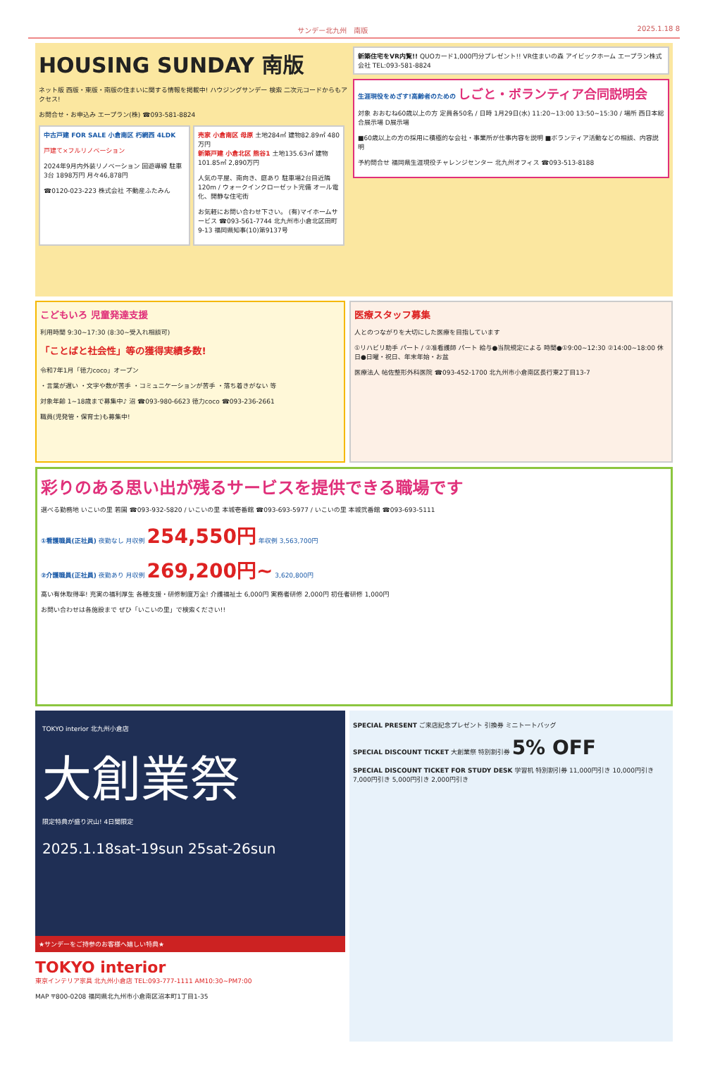サンデー北九州　南版 2025.1.18 8
HOUSING SUNDAY 南版
ネット版 西版・東版・南版の住まいに関する情報を掲載中! ハウジングサンデー 検索 二次元コードからもアクセス!
お問合せ・お申込み エープラン(株) ☎093-581-8824
中古戸建 FOR SALE 小倉南区 朽網西 4LDK
戸建て×フルリノベーション
2024年9月内外装リノベーション 回遊導線 駐車3台 1898万円 月々46,878円
☎0120-023-223 株式会社 不動産ふたみん
売家 小倉南区 母原 土地284㎡ 建物82.89㎡ 480万円
新築戸建 小倉北区 熊谷1 土地135.63㎡ 建物101.85㎡ 2,890万円
人気の平屋、南向き、庭あり 駐車場2台目近隣120m / ウォークインクローゼット完備 オール電化、開静な住宅街
お気軽にお問い合わせ下さい。 (有)マイホームサービス ☎093-561-7744 北九州市小倉北区田町9-13 福岡県知事(10)第9137号
新築住宅をVR内覧!! QUOカード1,000円分プレゼント!! VR住まいの森 アイビックホーム エープラン株式会社 TEL:093-581-8824
生涯現役をめざす!高齢者のための しごと・ボランティア合同説明会
対象 おおむね60歳以上の方 定員各50名 / 日時 1月29日(水) 11:20~13:00 13:50~15:30 / 場所 西日本総合展示場 D展示場
■60歳以上の方の採用に積極的な会社・事業所が仕事内容を説明 ■ボランティア活動などの相談、内容説明
予約問合せ 福岡県生涯現役チャレンジセンター 北九州オフィス ☎093-513-8188
こどもいろ 児童発達支援
利用時間 9:30~17:30 (8:30~受入れ相談可)
「ことばと社会性」等の獲得実績多数!
令和7年1月「徳力coco」オープン
・言葉が遅い ・文字や数が苦手 ・コミュニケーションが苦手 ・落ち着きがない 等
対象年齢 1~18歳まで募集中♪ 沼 ☎093-980-6623 徳力coco ☎093-236-2661
職員(児発管・保育士)も募集中!
医療スタッフ募集
人とのつながりを大切にした医療を目指しています
①リハビリ助手 パート / ②准看護師 パート 給与●当院規定による 時間●①9:00~12:30 ②14:00~18:00 休日●日曜・祝日、年末年始・お盆
医療法人 帖佐整形外科医院 ☎093-452-1700 北九州市小倉南区長行東2丁目13-7
彩りのある思い出が残るサービスを提供できる職場です
選べる勤務地 いこいの里 若園 ☎093-932-5820 / いこいの里 本城壱番館 ☎093-693-5977 / いこいの里 本城弐番館 ☎093-693-5111
①看護職員(正社員) 夜勤なし 月収例 254,550円 年収例 3,563,700円
②介護職員(正社員) 夜勤あり 月収例 269,200円~ 3,620,800円
高い有休取得率! 充実の福利厚生 各種支援・研修制度万全! 介護福祉士 6,000円 実務者研修 2,000円 初任者研修 1,000円
お問い合わせは各施設まで ぜひ「いこいの里」で検索ください!!
TOKYO interior 北九州小倉店
大創業祭
限定特典が盛り沢山! 4日間限定
2025.1.18sat-19sun 25sat-26sun
★サンデーをご持参のお客様へ嬉しい特典★
TOKYO interior
東京インテリア家具 北九州小倉店 TEL:093-777-1111 AM10:30~PM7:00
MAP 〒800-0208 福岡県北九州市小倉南区沼本町1丁目1-35
SPECIAL PRESENT ご来店記念プレゼント 引換券 ミニトートバッグ
SPECIAL DISCOUNT TICKET 大創業祭 特別割引券 5% OFF
SPECIAL DISCOUNT TICKET FOR STUDY DESK 学習机 特別割引券 11,000円引き 10,000円引き 7,000円引き 5,000円引き 2,000円引き